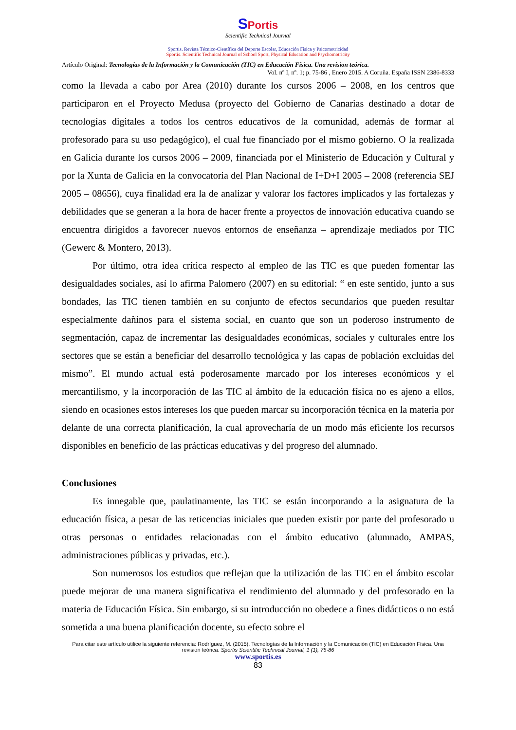SPortis
Scientific Technical Journal
Sportis. Revista Técnico-Científica del Deporte Escolar, Educación Física y Psicomotricidad
Sportis. Scientific Technical Journal of School Sport, Physical Education and Psychomotricity
Artículo Original: Tecnologías de la Información y la Comunicación (TIC) en Educación Física. Una revision teórica.
Vol. nº I, nº. 1; p. 75-86 , Enero 2015. A Coruña. España ISSN 2386-8333
como la llevada a cabo por Area (2010) durante los cursos 2006 – 2008, en los centros que participaron en el Proyecto Medusa (proyecto del Gobierno de Canarias destinado a dotar de tecnologías digitales a todos los centros educativos de la comunidad, además de formar al profesorado para su uso pedagógico), el cual fue financiado por el mismo gobierno. O la realizada en Galicia durante los cursos 2006 – 2009, financiada por el Ministerio de Educación y Cultural y por la Xunta de Galicia en la convocatoria del Plan Nacional de I+D+I 2005 – 2008 (referencia SEJ 2005 – 08656), cuya finalidad era la de analizar y valorar los factores implicados y las fortalezas y debilidades que se generan a la hora de hacer frente a proyectos de innovación educativa cuando se encuentra dirigidos a favorecer nuevos entornos de enseñanza – aprendizaje mediados por TIC (Gewerc & Montero, 2013).
Por último, otra idea crítica respecto al empleo de las TIC es que pueden fomentar las desigualdades sociales, así lo afirma Palomero (2007) en su editorial: “ en este sentido, junto a sus bondades, las TIC tienen también en su conjunto de efectos secundarios que pueden resultar especialmente dañinos para el sistema social, en cuanto que son un poderoso instrumento de segmentación, capaz de incrementar las desigualdades económicas, sociales y culturales entre los sectores que se están a beneficiar del desarrollo tecnológica y las capas de población excluidas del mismo”. El mundo actual está poderosamente marcado por los intereses económicos y el mercantilismo, y la incorporación de las TIC al ámbito de la educación física no es ajeno a ellos, siendo en ocasiones estos intereses los que pueden marcar su incorporación técnica en la materia por delante de una correcta planificación, la cual aprovecharía de un modo más eficiente los recursos disponibles en beneficio de las prácticas educativas y del progreso del alumnado.
Conclusiones
Es innegable que, paulatinamente, las TIC se están incorporando a la asignatura de la educación física, a pesar de las reticencias iniciales que pueden existir por parte del profesorado u otras personas o entidades relacionadas con el ámbito educativo (alumnado, AMPAS, administraciones públicas y privadas, etc.).
Son numerosos los estudios que reflejan que la utilización de las TIC en el ámbito escolar puede mejorar de una manera significativa el rendimiento del alumnado y del profesorado en la materia de Educación Física. Sin embargo, si su introducción no obedece a fines didácticos o no está sometida a una buena planificación docente, su efecto sobre el
Para citar este artículo utilice la siguiente referencia: Rodríguez, M. (2015). Tecnologías de la Información y la Comunicación (TIC) en Educación Física. Una revision teórica. Sportis Scientific Technical Journal, 1 (1), 75-86
www.sportis.es
83